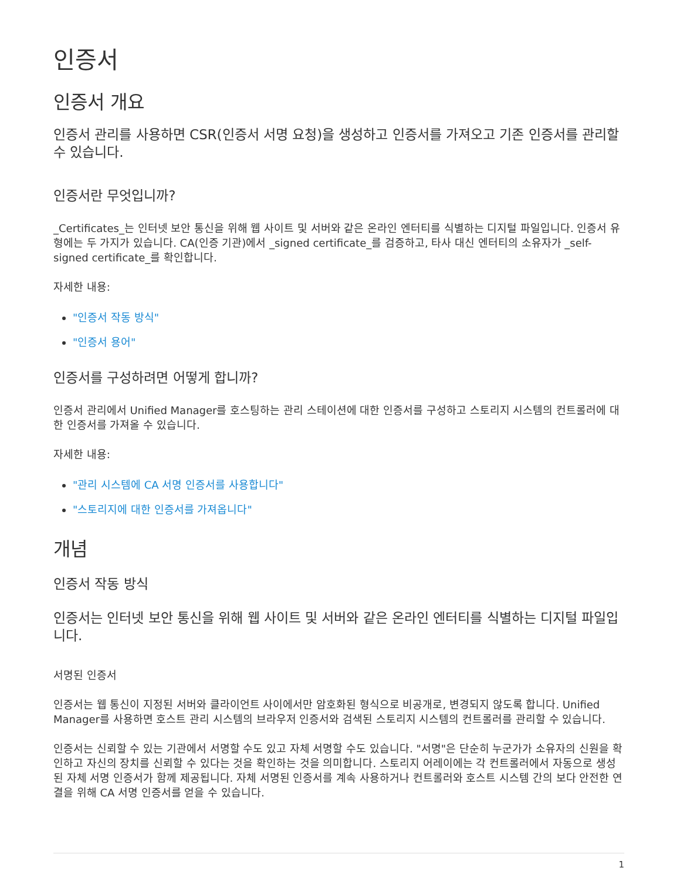인증서
인증서 개요
인증서 관리를 사용하면 CSR(인증서 서명 요청)을 생성하고 인증서를 가져오고 기존 인증서를 관리할 수 있습니다.
인증서란 무엇입니까?
_Certificates_는 인터넷 보안 통신을 위해 웹 사이트 및 서버와 같은 온라인 엔터티를 식별하는 디지털 파일입니다. 인증서 유형에는 두 가지가 있습니다. CA(인증 기관)에서 _signed certificate_를 검증하고, 타사 대신 엔터티의 소유자가 _self-signed certificate_를 확인합니다.
자세한 내용:
"인증서 작동 방식"
"인증서 용어"
인증서를 구성하려면 어떻게 합니까?
인증서 관리에서 Unified Manager를 호스팅하는 관리 스테이션에 대한 인증서를 구성하고 스토리지 시스템의 컨트롤러에 대한 인증서를 가져올 수 있습니다.
자세한 내용:
"관리 시스템에 CA 서명 인증서를 사용합니다"
"스토리지에 대한 인증서를 가져옵니다"
개념
인증서 작동 방식
인증서는 인터넷 보안 통신을 위해 웹 사이트 및 서버와 같은 온라인 엔터티를 식별하는 디지털 파일입니다.
서명된 인증서
인증서는 웹 통신이 지정된 서버와 클라이언트 사이에서만 암호화된 형식으로 비공개로, 변경되지 않도록 합니다. Unified Manager를 사용하면 호스트 관리 시스템의 브라우저 인증서와 검색된 스토리지 시스템의 컨트롤러를 관리할 수 있습니다.
인증서는 신뢰할 수 있는 기관에서 서명할 수도 있고 자체 서명할 수도 있습니다. "서명"은 단순히 누군가가 소유자의 신원을 확인하고 자신의 장치를 신뢰할 수 있다는 것을 확인하는 것을 의미합니다. 스토리지 어레이에는 각 컨트롤러에서 자동으로 생성된 자체 서명 인증서가 함께 제공됩니다. 자체 서명된 인증서를 계속 사용하거나 컨트롤러와 호스트 시스템 간의 보다 안전한 연결을 위해 CA 서명 인증서를 얻을 수 있습니다.
1